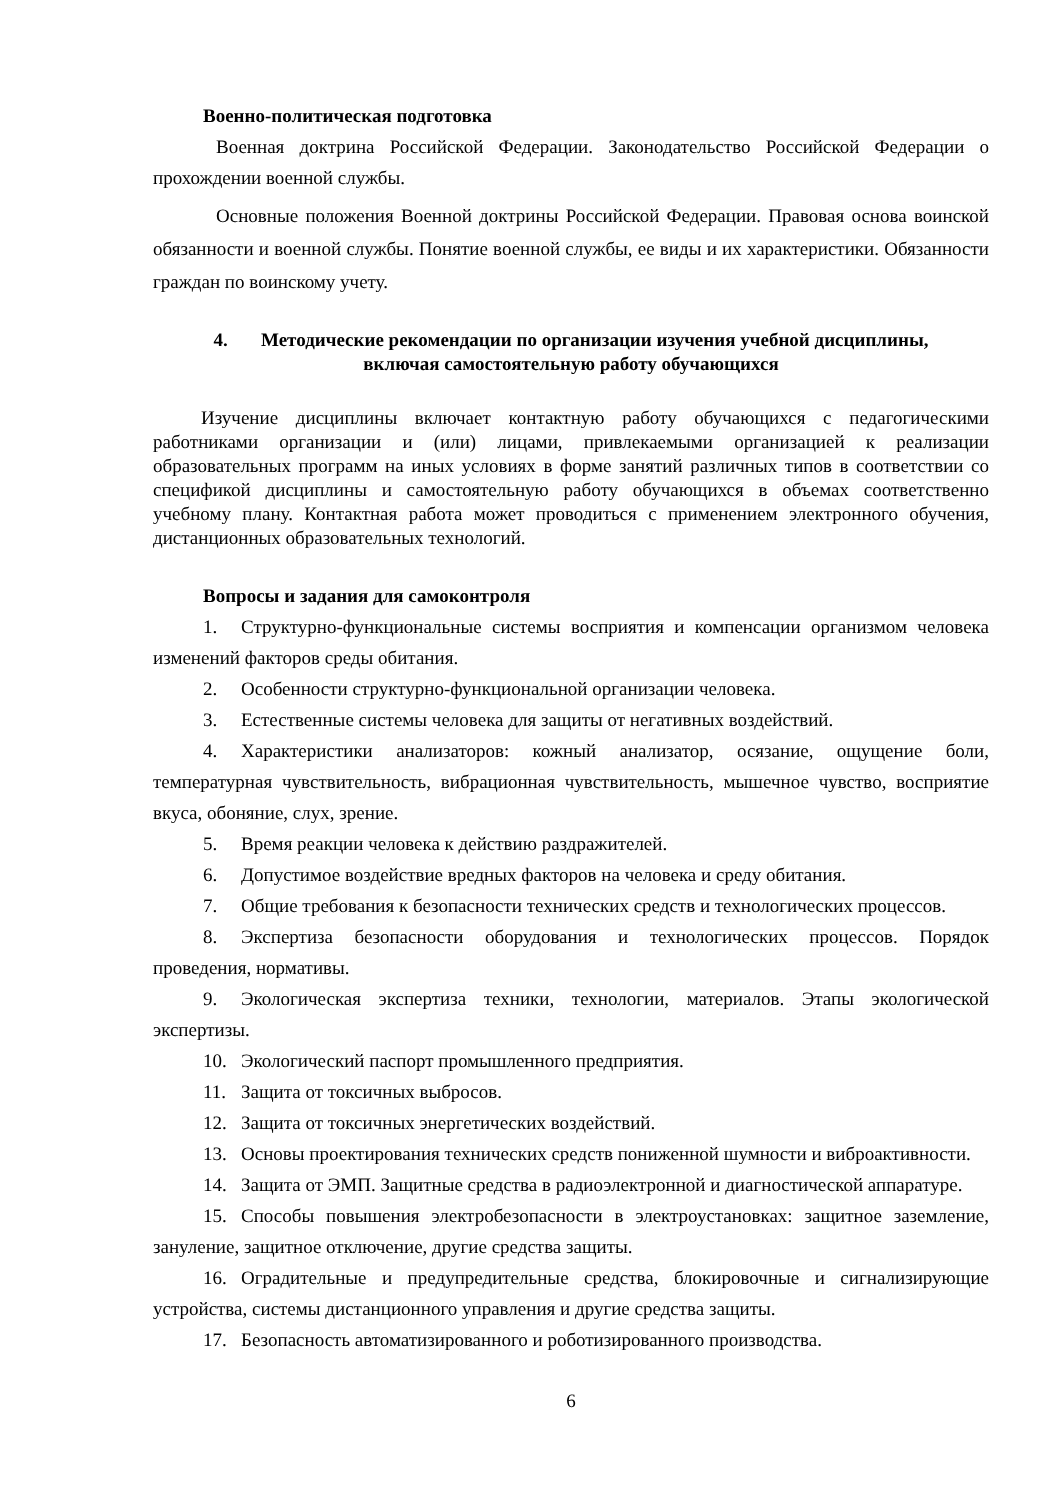Военно-политическая подготовка
Военная доктрина Российской Федерации. Законодательство Российской Федерации о прохождении военной службы.
Основные положения Военной доктрины Российской Федерации. Правовая основа воинской обязанности и военной службы. Понятие военной службы, ее виды и их характеристики. Обязанности граждан по воинскому учету.
4. Методические рекомендации по организации изучения учебной дисциплины,
включая самостоятельную работу обучающихся
Изучение дисциплины включает контактную работу обучающихся с педагогическими работниками организации и (или) лицами, привлекаемыми организацией к реализации образовательных программ на иных условиях в форме занятий различных типов в соответствии со спецификой дисциплины и самостоятельную работу обучающихся в объемах соответственно учебному плану. Контактная работа может проводиться с применением электронного обучения, дистанционных образовательных технологий.
Вопросы и задания для самоконтроля
1. Структурно-функциональные системы восприятия и компенсации организмом человека изменений факторов среды обитания.
2. Особенности структурно-функциональной организации человека.
3. Естественные системы человека для защиты от негативных воздействий.
4. Характеристики анализаторов: кожный анализатор, осязание, ощущение боли, температурная чувствительность, вибрационная чувствительность, мышечное чувство, восприятие вкуса, обоняние, слух, зрение.
5. Время реакции человека к действию раздражителей.
6. Допустимое воздействие вредных факторов на человека и среду обитания.
7. Общие требования к безопасности технических средств и технологических процессов.
8. Экспертиза безопасности оборудования и технологических процессов. Порядок проведения, нормативы.
9. Экологическая экспертиза техники, технологии, материалов. Этапы экологической экспертизы.
10. Экологический паспорт промышленного предприятия.
11. Защита от токсичных выбросов.
12. Защита от токсичных энергетических воздействий.
13. Основы проектирования технических средств пониженной шумности и виброактивности.
14. Защита от ЭМП. Защитные средства в радиоэлектронной и диагностической аппаратуре.
15. Способы повышения электробезопасности в электроустановках: защитное заземление, зануление, защитное отключение, другие средства защиты.
16. Оградительные и предупредительные средства, блокировочные и сигнализирующие устройства, системы дистанционного управления и другие средства защиты.
17. Безопасность автоматизированного и роботизированного производства.
6